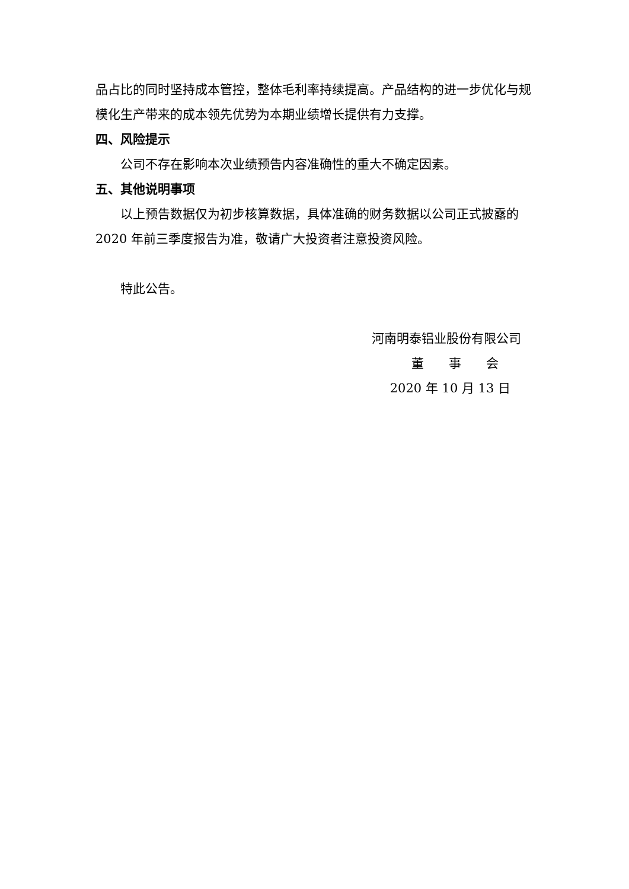品占比的同时坚持成本管控，整体毛利率持续提高。产品结构的进一步优化与规模化生产带来的成本领先优势为本期业绩增长提供有力支撑。
四、风险提示
公司不存在影响本次业绩预告内容准确性的重大不确定因素。
五、其他说明事项
以上预告数据仅为初步核算数据，具体准确的财务数据以公司正式披露的 2020 年前三季度报告为准，敬请广大投资者注意投资风险。
特此公告。
河南明泰铝业股份有限公司
董　　事　　会
2020 年 10 月 13 日